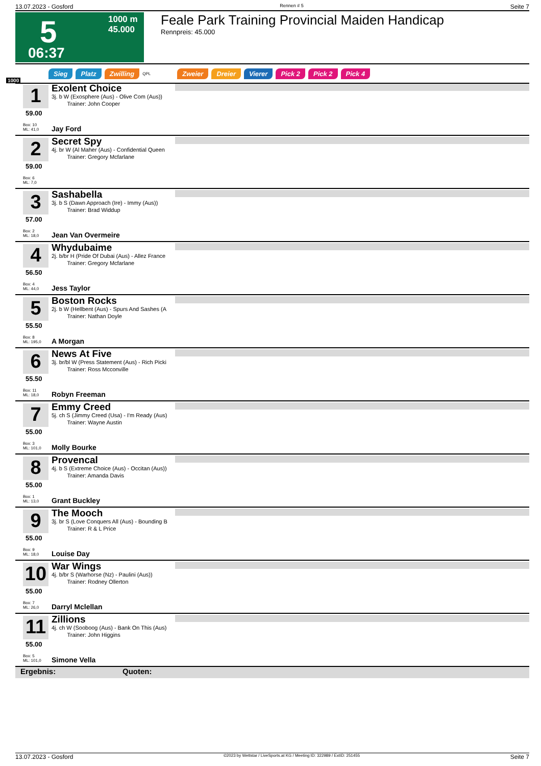13.07.2023 - Gosford Rennen # 5 Seite 7
5
1000 m
45.000
06:37
Feale Park Training Provincial Maiden Handicap
Rennpreis: 45.000
Sieg Platz Zwilling QPL Zweier Dreier Vierer Pick 2 Pick 2 Pick 4
1000
1
59.00
Box: 10
ML: 41,0
Exolent Choice
3j. b W (Exosphere (Aus) - Olive Com (Aus))
Trainer: John Cooper
Jay Ford
2
59.00
Box: 6
ML: 7,0
Secret Spy
4j. br W (Al Maher (Aus) - Confidential Queen
Trainer: Gregory Mcfarlane
3
57.00
Box: 2
ML: 18,0
Sashabella
3j. b S (Dawn Approach (Ire) - Immy (Aus))
Trainer: Brad Widdup
Jean Van Overmeire
4
56.50
Box: 4
ML: 44,0
Whydubaime
2j. b/br H (Pride Of Dubai (Aus) - Allez France
Trainer: Gregory Mcfarlane
Jess Taylor
5
55.50
Box: 8
ML: 195,0
Boston Rocks
2j. b W (Hellbent (Aus) - Spurs And Sashes (A
Trainer: Nathan Doyle
A Morgan
6
55.50
Box: 11
ML: 18,0
News At Five
3j. br/bl W (Press Statement (Aus) - Rich Picki
Trainer: Ross Mcconville
Robyn Freeman
7
55.00
Box: 3
ML: 101,0
Emmy Creed
5j. ch S (Jimmy Creed (Usa) - I'm Ready (Aus)
Trainer: Wayne Austin
Molly Bourke
8
55.00
Box: 1
ML: 13,0
Provencal
4j. b S (Extreme Choice (Aus) - Occitan (Aus))
Trainer: Amanda Davis
Grant Buckley
9
55.00
Box: 9
ML: 18,0
The Mooch
3j. br S (Love Conquers All (Aus) - Bounding B
Trainer: R & L Price
Louise Day
10
55.00
Box: 7
ML: 26,0
War Wings
4j. b/br S (Warhorse (Nz) - Paulini (Aus))
Trainer: Rodney Ollerton
Darryl Mclellan
11
55.00
Box: 5
ML: 101,0
Zillions
4j. ch W (Sooboog (Aus) - Bank On This (Aus)
Trainer: John Higgins
Simone Vella
Ergebnis: Quoten:
13.07.2023 - Gosford ©2023 by Wettstar / LiveSports.at KG / Meeting ID: 322989 / ExtID: 251455 Seite 7